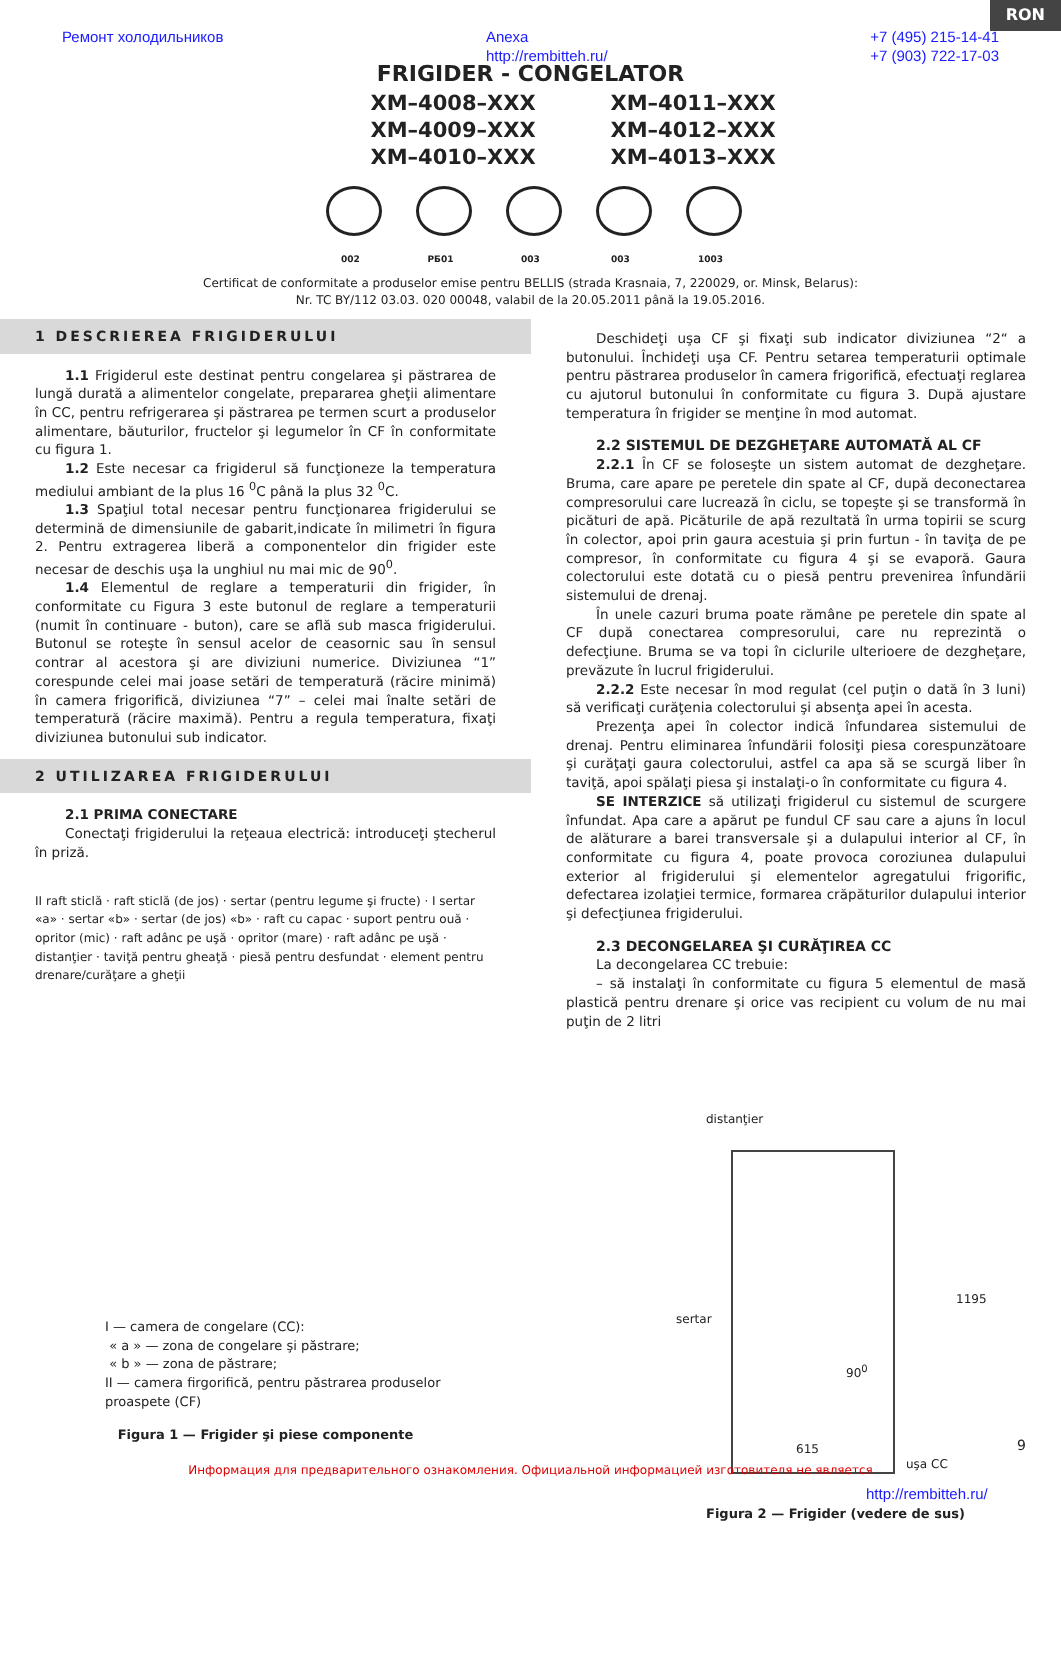RON
Ремонт холодильников Anexa
http://rembitteh.ru/ +7 (495) 215-14-41
+7 (903) 722-17-03
FRIGIDER - CONGELATOR
XM–4008–XXX XM–4011–XXX XM–4009–XXX XM–4012–XXX XM–4010–XXX XM–4013–XXX
002 РБ01 003 003 1003
Certificat de conformitate a produselor emise pentru BELLIS (strada Krasnaia, 7, 220029, or. Minsk, Belarus):
Nr. TC BY/112 03.03. 020 00048, valabil de la 20.05.2011 până la 19.05.2016.
1 DESCRIEREA FRIGIDERULUI
1.1 Frigiderul este destinat pentru congelarea şi păstrarea de lungă durată a alimentelor congelate, prepararea gheţii alimentare în CC, pentru refrigerarea şi păstrarea pe termen scurt a produselor alimentare, băuturilor, fructelor şi legumelor în CF în conformitate cu figura 1.
1.2 Este necesar ca frigiderul să funcţioneze la temperatura mediului ambiant de la plus 16 <sup>0</sup>C până la plus 32 <sup>0</sup>C.
1.3 Spaţiul total necesar pentru funcţionarea frigiderului se determină de dimensiunile de gabarit,indicate în milimetri în figura 2. Pentru extragerea liberă a componentelor din frigider este necesar de deschis uşa la unghiul nu mai mic de 90<sup>0</sup>.
1.4 Elementul de reglare a temperaturii din frigider, în conformitate cu Figura 3 este butonul de reglare a temperaturii (numit în continuare - buton), care se află sub masca frigiderului. Butonul se roteşte în sensul acelor de ceasornic sau în sensul contrar al acestora şi are diviziuni numerice. Diviziunea “1” corespunde celei mai joase setări de temperatură (răcire minimă) în camera frigorifică, diviziunea “7” – celei mai înalte setări de temperatură (răcire maximă). Pentru a regula temperatura, fixaţi diviziunea butonului sub indicator.
2 UTILIZAREA FRIGIDERULUI
2.1 PRIMA CONECTARE
Conectaţi frigiderului la reţeaua electrică: introduceţi ştecherul în priză.
II raft sticlă · raft sticlă (de jos) · sertar (pentru legume şi fructe) · I sertar «a» · sertar «b» · sertar (de jos) «b» · raft cu capac · suport pentru ouă · opritor (mic) · raft adânc pe uşă · opritor (mare) · raft adânc pe uşă · distanţier · taviţă pentru gheaţă · piesă pentru desfundat · element pentru drenare/curăţare a gheţii
I — camera de congelare (CC):
« a » — zona de congelare şi păstrare;
« b » — zona de păstrare;
II — camera firgorifică, pentru păstrarea produselor proaspete (CF)
Figura 1 — Frigider şi piese componente
Deschideţi uşa CF şi fixaţi sub indicator diviziunea “2“ a butonului. Închideţi uşa CF. Pentru setarea temperaturii optimale pentru păstrarea produselor în camera frigorifică, efectuaţi reglarea cu ajutorul butonului în conformitate cu figura 3. După ajustare temperatura în frigider se menţine în mod automat.
2.2 SISTEMUL DE DEZGHEŢARE AUTOMATĂ AL CF
2.2.1 În CF se foloseşte un sistem automat de dezgheţare. Bruma, care apare pe peretele din spate al CF, după deconectarea compresorului care lucrează în ciclu, se topeşte şi se transformă în picături de apă. Picăturile de apă rezultată în urma topirii se scurg în colector, apoi prin gaura acestuia şi prin furtun - în taviţa de pe compresor, în conformitate cu figura 4 şi se evaporă. Gaura colectorului este dotată cu o piesă pentru prevenirea înfundării sistemului de drenaj.
În unele cazuri bruma poate rămâne pe peretele din spate al CF după conectarea compresorului, care nu reprezintă o defecţiune. Bruma se va topi în ciclurile ulterioere de dezgheţare, prevăzute în lucrul frigiderului.
2.2.2 Este necesar în mod regulat (cel puţin o dată în 3 luni) să verificaţi curăţenia colectorului şi absenţa apei în acesta.
Prezenţa apei în colector indică înfundarea sistemului de drenaj. Pentru eliminarea înfundării folosiţi piesa corespunzătoare şi curăţaţi gaura colectorului, astfel ca apa să se scurgă liber în taviţă, apoi spălaţi piesa şi instalaţi-o în conformitate cu figura 4.
SE INTERZICE să utilizaţi frigiderul cu sistemul de scurgere înfundat. Apa care a apărut pe fundul CF sau care a ajuns în locul de alăturare a barei transversale şi a dulapului interior al CF, în conformitate cu figura 4, poate provoca coroziunea dulapului exterior al frigiderului şi elementelor agregatului frigorific, defectarea izolaţiei termice, formarea crăpăturilor dulapului interior şi defecţiunea frigiderului.
2.3 DECONGELAREA ŞI CURĂŢIREA CC
La decongelarea CC trebuie:
– să instalaţi în conformitate cu figura 5 elementul de masă plastică pentru drenare şi orice vas recipient cu volum de nu mai puţin de 2 litri
distanţier
sertar
90<sup>0</sup>
1195
615
uşa CC
http://rembitteh.ru/
Figura 2 — Frigider (vedere de sus)
9
Информация для предварительного ознакомления. Официальной информацией изготовителя не является